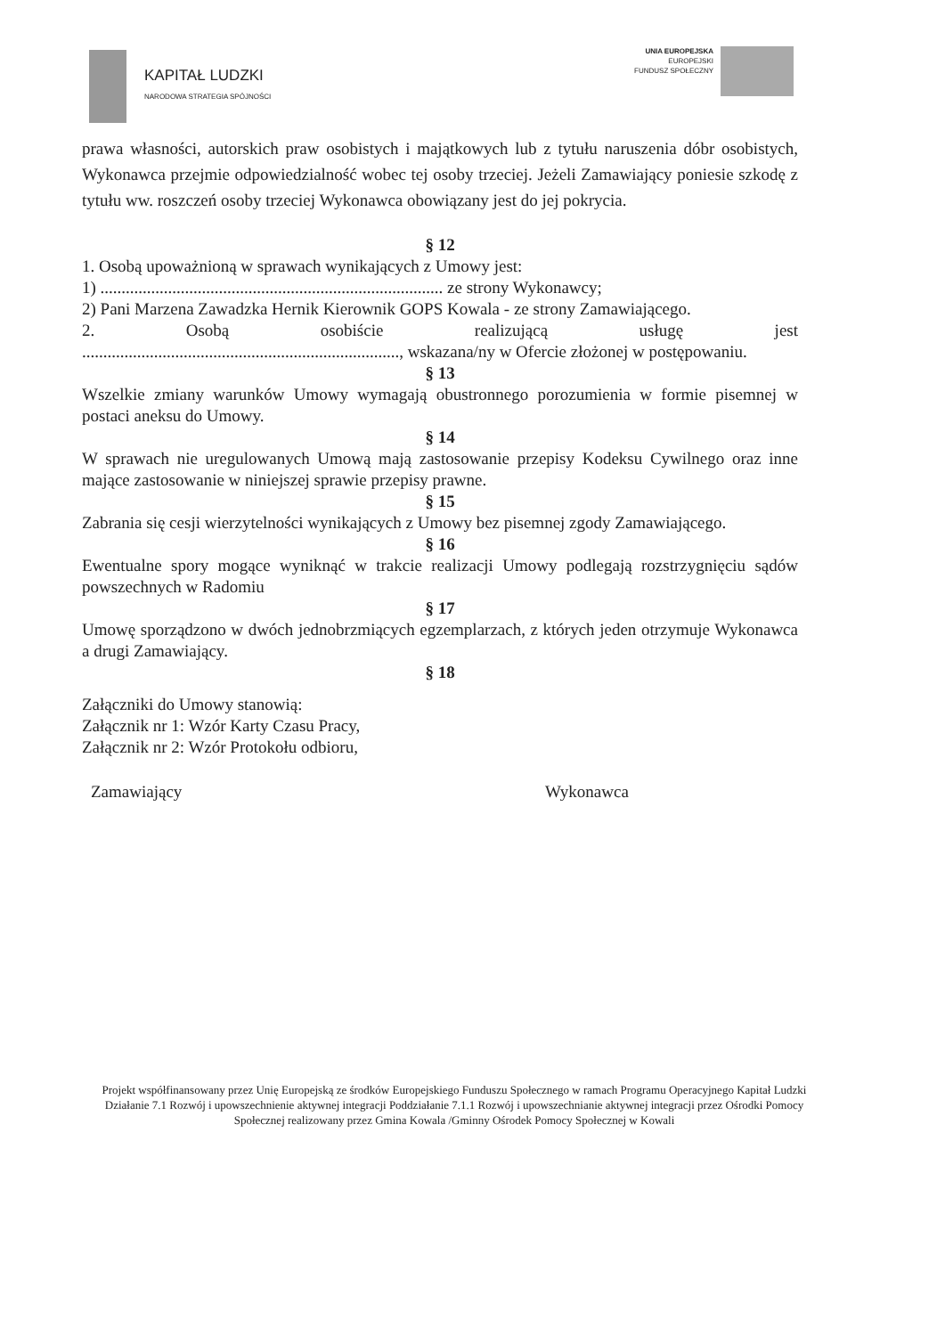KAPITAŁ LUDZKI
NARODOWA STRATEGIA SPÓJNOŚCI
UNIA EUROPEJSKA
EUROPEJSKI
FUNDUSZ SPOŁECZNY
prawa własności, autorskich praw osobistych i majątkowych lub z tytułu naruszenia dóbr osobistych, Wykonawca przejmie odpowiedzialność wobec tej osoby trzeciej. Jeżeli Zamawiający poniesie szkodę z tytułu ww. roszczeń osoby trzeciej Wykonawca obowiązany jest do jej pokrycia.
§ 12
1. Osobą upoważnioną w sprawach wynikających z Umowy jest:
1) ................................................................................. ze strony Wykonawcy;
2) Pani Marzena Zawadzka Hernik Kierownik GOPS Kowala - ze strony Zamawiającego.
2. Osobą osobiście realizującą usługę jest
..........................................................................., wskazana/ny w Ofercie złożonej w postępowaniu.
§ 13
Wszelkie zmiany warunków Umowy wymagają obustronnego porozumienia w formie pisemnej w postaci aneksu do Umowy.
§ 14
W sprawach nie uregulowanych Umową mają zastosowanie przepisy Kodeksu Cywilnego oraz inne mające zastosowanie w niniejszej sprawie przepisy prawne.
§ 15
Zabrania się cesji wierzytelności wynikających z Umowy bez pisemnej zgody Zamawiającego.
§ 16
Ewentualne spory mogące wyniknąć w trakcie realizacji Umowy podlegają rozstrzygnięciu sądów powszechnych w Radomiu
§ 17
Umowę sporządzono w dwóch jednobrzmiących egzemplarzach, z których jeden otrzymuje Wykonawca a drugi Zamawiający.
§ 18
Załączniki do Umowy stanowią:
Załącznik nr 1: Wzór Karty Czasu Pracy,
Załącznik nr 2: Wzór Protokołu odbioru,
Zamawiający Wykonawca
Projekt współfinansowany przez Unię Europejską ze środków Europejskiego Funduszu Społecznego w ramach Programu Operacyjnego Kapitał Ludzki Działanie 7.1 Rozwój i upowszechnienie aktywnej integracji Poddziałanie 7.1.1 Rozwój i upowszechnianie aktywnej integracji przez Ośrodki Pomocy Społecznej realizowany przez Gmina Kowala /Gminny Ośrodek Pomocy Społecznej w Kowali